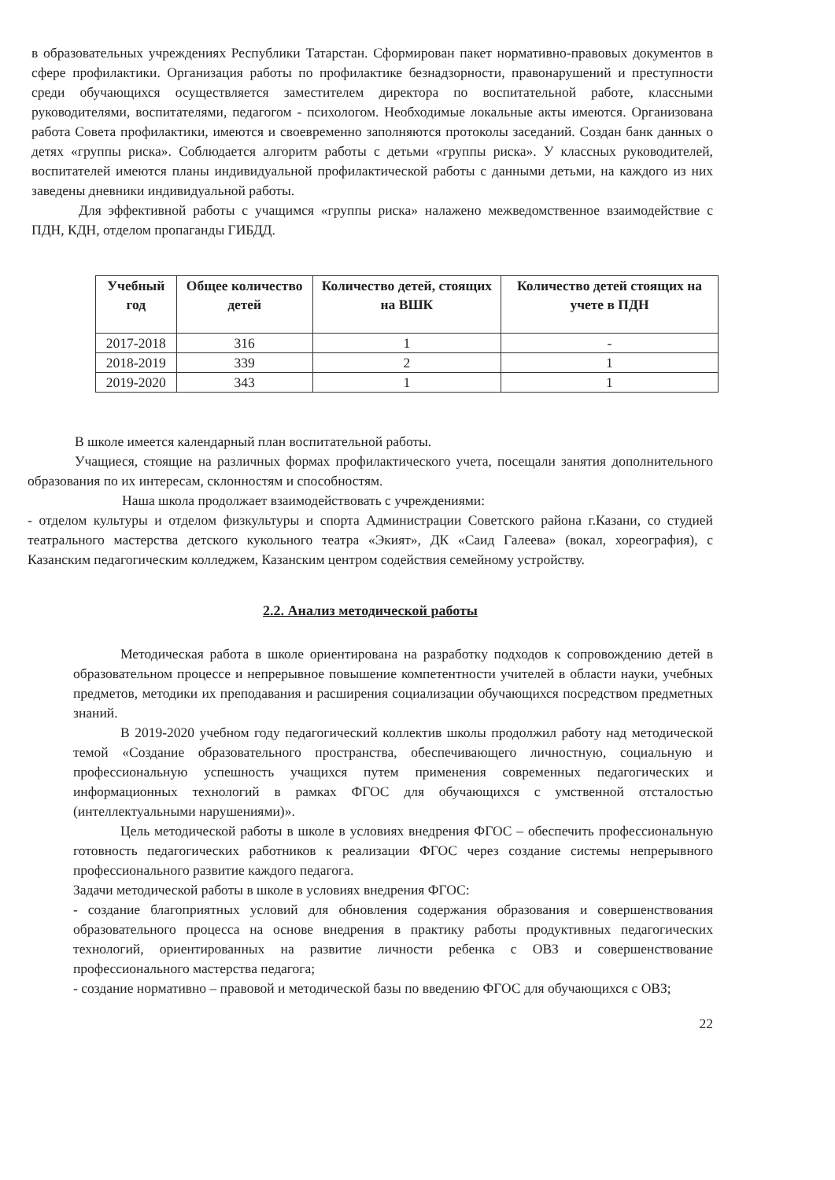в образовательных учреждениях Республики Татарстан. Сформирован пакет нормативно-правовых документов в сфере профилактики. Организация работы по профилактике безнадзорности, правонарушений и преступности среди обучающихся осуществляется заместителем директора по воспитательной работе, классными руководителями, воспитателями, педагогом - психологом. Необходимые локальные акты имеются. Организована работа Совета профилактики, имеются и своевременно заполняются протоколы заседаний. Создан банк данных о детях «группы риска». Соблюдается алгоритм работы с детьми «группы риска». У классных руководителей, воспитателей имеются планы индивидуальной профилактической работы с данными детьми, на каждого из них заведены дневники индивидуальной работы.
Для эффективной работы с учащимся «группы риска» налажено межведомственное взаимодействие с ПДН, КДН, отделом пропаганды ГИБДД.
| Учебный год | Общее количество детей | Количество детей, стоящих на ВШК | Количество детей стоящих на учете в ПДН |
| --- | --- | --- | --- |
| 2017-2018 | 316 | 1 | - |
| 2018-2019 | 339 | 2 | 1 |
| 2019-2020 | 343 | 1 | 1 |
В школе имеется календарный план воспитательной работы.
Учащиеся, стоящие на различных формах профилактического учета, посещали занятия дополнительного образования по их интересам, склонностям и способностям.
Наша школа продолжает взаимодействовать с учреждениями:
- отделом культуры и отделом физкультуры и спорта Администрации Советского района г.Казани, со студией театрального мастерства детского кукольного театра «Экият», ДК «Саид Галеева» (вокал, хореография), с Казанским педагогическим колледжем, Казанским центром содействия семейному устройству.
2.2. Анализ методической работы
Методическая работа в школе ориентирована на разработку подходов к сопровождению детей в образовательном процессе и непрерывное повышение компетентности учителей в области науки, учебных предметов, методики их преподавания и расширения социализации обучающихся посредством предметных знаний.
В 2019-2020 учебном году педагогический коллектив школы продолжил работу над методической темой «Создание образовательного пространства, обеспечивающего личностную, социальную и профессиональную успешность учащихся путем применения современных педагогических и информационных технологий в рамках ФГОС для обучающихся с умственной отсталостью (интеллектуальными нарушениями)».
Цель методической работы в школе в условиях внедрения ФГОС – обеспечить профессиональную готовность педагогических работников к реализации ФГОС через создание системы непрерывного профессионального развитие каждого педагога.
Задачи методической работы в школе в условиях внедрения ФГОС:
- создание благоприятных условий для обновления содержания образования и совершенствования образовательного процесса на основе внедрения в практику работы продуктивных педагогических технологий, ориентированных на развитие личности ребенка с ОВЗ и совершенствование профессионального мастерства педагога;
- создание нормативно – правовой и методической базы по введению ФГОС для обучающихся с ОВЗ;
22